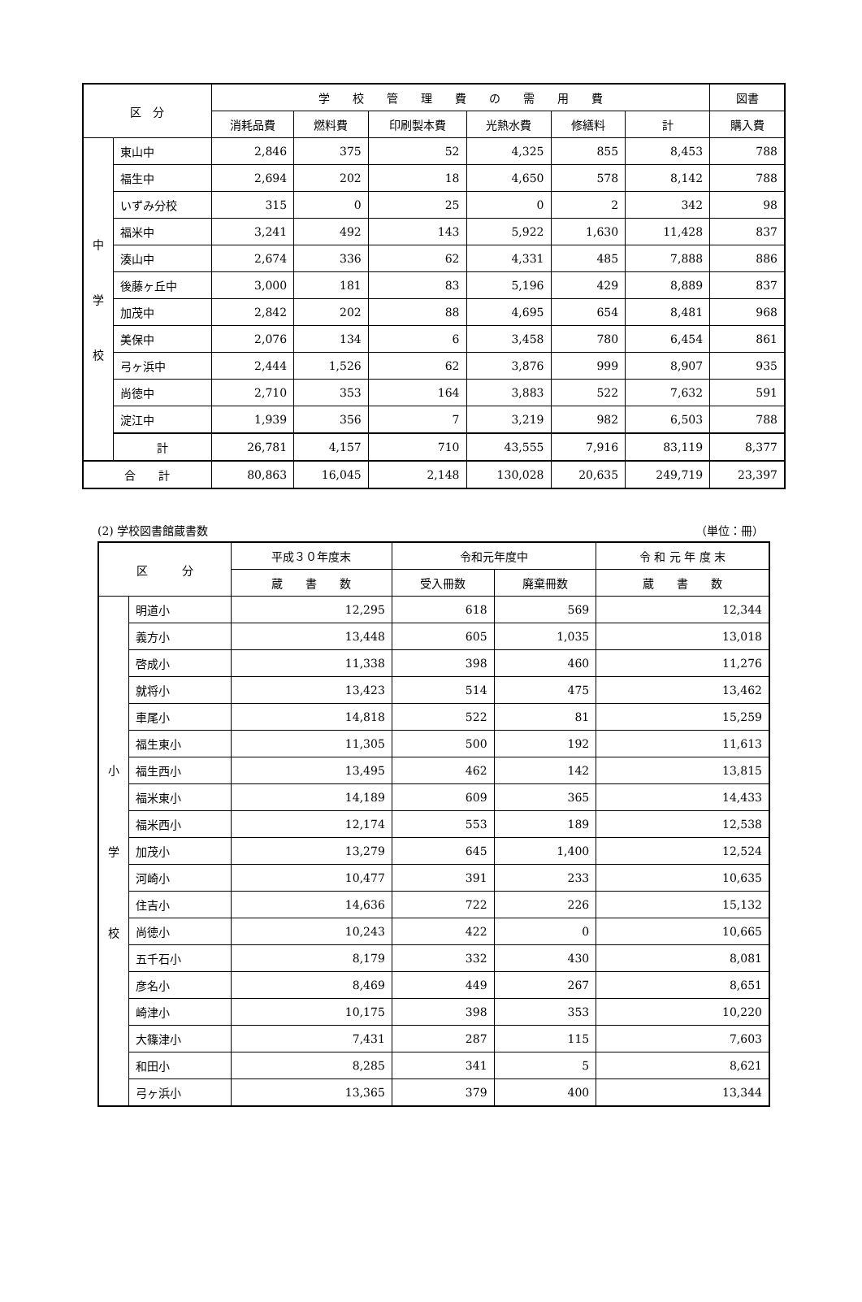| 区 分 | | 学 校 管 理 費 の 需 用 費 | | | | | | 図書 |
| --- | --- | --- | --- | --- | --- | --- | --- | --- |
| | | 消耗品費 | 燃料費 | 印刷製本費 | 光熱水費 | 修繕料 | 計 | 購入費 |
| 中 学 校 | 東山中 | 2,846 | 375 | 52 | 4,325 | 855 | 8,453 | 788 |
| | 福生中 | 2,694 | 202 | 18 | 4,650 | 578 | 8,142 | 788 |
| | いずみ分校 | 315 | 0 | 25 | 0 | 2 | 342 | 98 |
| | 福米中 | 3,241 | 492 | 143 | 5,922 | 1,630 | 11,428 | 837 |
| | 湊山中 | 2,674 | 336 | 62 | 4,331 | 485 | 7,888 | 886 |
| | 後藤ヶ丘中 | 3,000 | 181 | 83 | 5,196 | 429 | 8,889 | 837 |
| | 加茂中 | 2,842 | 202 | 88 | 4,695 | 654 | 8,481 | 968 |
| | 美保中 | 2,076 | 134 | 6 | 3,458 | 780 | 6,454 | 861 |
| | 弓ヶ浜中 | 2,444 | 1,526 | 62 | 3,876 | 999 | 8,907 | 935 |
| | 尚徳中 | 2,710 | 353 | 164 | 3,883 | 522 | 7,632 | 591 |
| | 淀江中 | 1,939 | 356 | 7 | 3,219 | 982 | 6,503 | 788 |
| | 計 | 26,781 | 4,157 | 710 | 43,555 | 7,916 | 83,119 | 8,377 |
| 合 計 | | 80,863 | 16,045 | 2,148 | 130,028 | 20,635 | 249,719 | 23,397 |
(2) 学校図書館蔵書数 （単位：冊）
| 区 分 | | 平成３０年度末 | 令和元年度中 | | 令 和 元 年 度 末 |
| --- | --- | --- | --- | --- | --- |
| | | 蔵 書 数 | 受入冊数 | 廃棄冊数 | 蔵 書 数 |
| 小 学 校 | 明道小 | 12,295 | 618 | 569 | 12,344 |
| | 義方小 | 13,448 | 605 | 1,035 | 13,018 |
| | 啓成小 | 11,338 | 398 | 460 | 11,276 |
| | 就将小 | 13,423 | 514 | 475 | 13,462 |
| | 車尾小 | 14,818 | 522 | 81 | 15,259 |
| | 福生東小 | 11,305 | 500 | 192 | 11,613 |
| | 福生西小 | 13,495 | 462 | 142 | 13,815 |
| | 福米東小 | 14,189 | 609 | 365 | 14,433 |
| | 福米西小 | 12,174 | 553 | 189 | 12,538 |
| | 加茂小 | 13,279 | 645 | 1,400 | 12,524 |
| | 河崎小 | 10,477 | 391 | 233 | 10,635 |
| | 住吉小 | 14,636 | 722 | 226 | 15,132 |
| | 尚徳小 | 10,243 | 422 | 0 | 10,665 |
| | 五千石小 | 8,179 | 332 | 430 | 8,081 |
| | 彦名小 | 8,469 | 449 | 267 | 8,651 |
| | 崎津小 | 10,175 | 398 | 353 | 10,220 |
| | 大篠津小 | 7,431 | 287 | 115 | 7,603 |
| | 和田小 | 8,285 | 341 | 5 | 8,621 |
| | 弓ヶ浜小 | 13,365 | 379 | 400 | 13,344 |